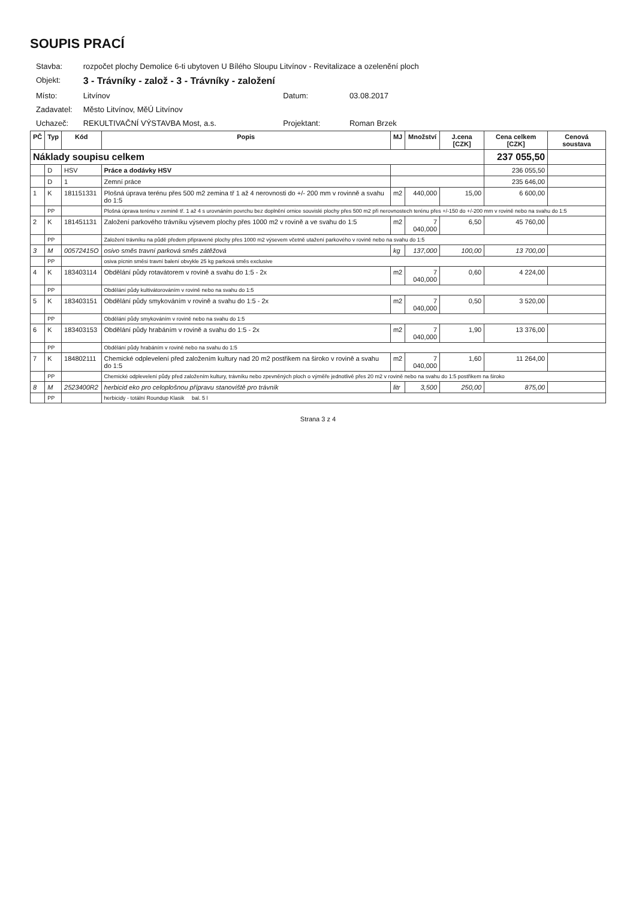SOUPIS PRACÍ
| Stavba: | rozpočet plochy Demolice 6-ti ubytoven U Bílého Sloupu Litvínov - Revitalizace a ozelenění ploch | | |
| Objekt: | 3 - Trávníky - založ - 3 - Trávníky - založení | | |
| Místo: | Litvínov | Datum: | 03.08.2017 |
| Zadavatel: | Město Litvínov, MěÚ Litvínov | | |
| Uchazeč: | REKULTIVAČNÍ VÝSTAVBA Most, a.s. | Projektant: | Roman Brzek |
| PČ | Typ | Kód | Popis | MJ | Množství | J.cena [CZK] | Cena celkem [CZK] | Cenová soustava |
| --- | --- | --- | --- | --- | --- | --- | --- | --- |
| Náklady soupisu celkem | | | | | | | 237 055,50 | |
| | D | HSV | Práce a dodávky HSV | | | | 236 055,50 | |
| | D | 1 | Zemní práce | | | | 235 646,00 | |
| 1 | K | 181151331 | Plošná úprava terénu přes 500 m2 zemina tř 1 až 4 nerovnosti do +/- 200 mm v rovinně a svahu do 1:5 | m2 | 440,000 | 15,00 | 6 600,00 | |
| | PP | | Plošná úprava terénu v zemině tř. 1 až 4 s urovnáním povrchu bez doplnění ornice souvislé plochy přes 500 m2 při nerovnostech terénu přes +/-150 do +/-200 mm v rovině nebo na svahu do 1:5 | | | | | |
| 2 | K | 181451131 | Založení parkového trávníku výsevem plochy přes 1000 m2 v rovině a ve svahu do 1:5 | m2 | 7 040,000 | 6,50 | 45 760,00 | |
| | PP | | Založení trávníku na půdě předem připravené plochy přes 1000 m2 výsevem včetně utažení parkového v rovině nebo na svahu do 1:5 | | | | | |
| 3 | M | 00572415O | osivo směs travní parková směs zátěžová | kg | 137,000 | 100,00 | 13 700,00 | |
| | PP | | osiva pícnin směsi travní balení obvykle 25 kg parková směs exclusive | | | | | |
| 4 | K | 183403114 | Obdělání půdy rotavátorem v rovině a svahu do 1:5 - 2x | m2 | 7 040,000 | 0,60 | 4 224,00 | |
| | PP | | Obdělání půdy kultivátorováním v rovině nebo na svahu do 1:5 | | | | | |
| 5 | K | 183403151 | Obdělání půdy smykováním v rovině a svahu do 1:5 - 2x | m2 | 7 040,000 | 0,50 | 3 520,00 | |
| | PP | | Obdělání půdy smykováním v rovině nebo na svahu do 1:5 | | | | | |
| 6 | K | 183403153 | Obdělání půdy hrabáním v rovině a svahu do 1:5 - 2x | m2 | 7 040,000 | 1,90 | 13 376,00 | |
| | PP | | Obdělání půdy hrabáním v rovině nebo na svahu do 1:5 | | | | | |
| 7 | K | 184802111 | Chemické odplevelení před založením kultury nad 20 m2 postřikem na široko v rovině a svahu do 1:5 | m2 | 7 040,000 | 1,60 | 11 264,00 | |
| | PP | | Chemické odplevelení půdy před založením kultury, trávníku nebo zpevněných ploch o výměře jednotlivě přes 20 m2 v rovině nebo na svahu do 1:5 postřikem na široko | | | | | |
| 8 | M | 2523400R2 | herbicid eko pro celoplošnou přípravu stanoviště pro trávník | litr | 3,500 | 250,00 | 875,00 | |
| | PP | | herbicidy - totální Roundup Klasik bal. 5 l | | | | | |
Strana 3 z 4